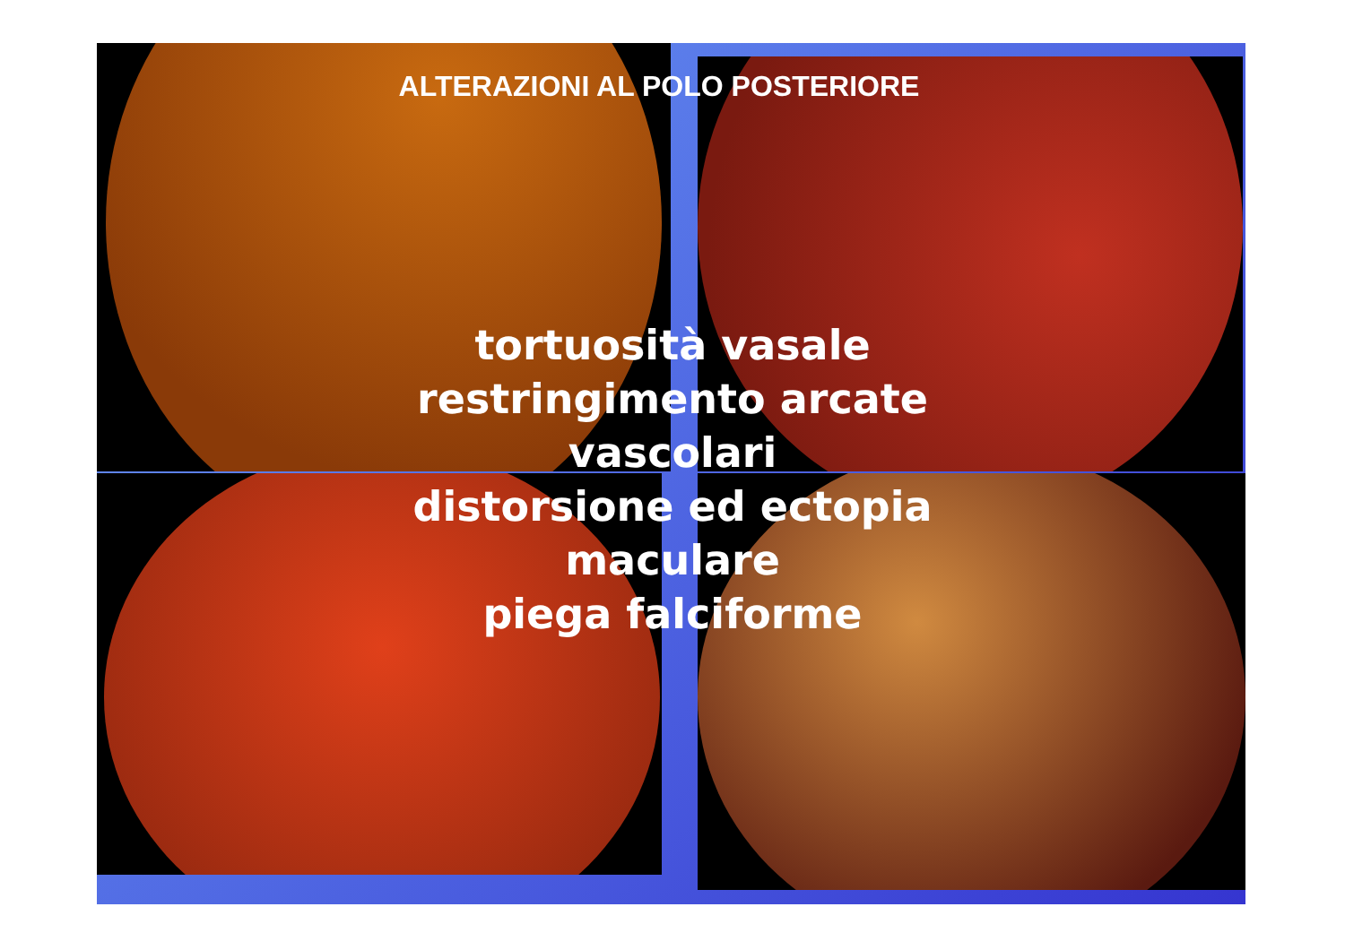ALTERAZIONI AL POLO POSTERIORE
tortuosità vasale
restringimento arcate
vascolari
distorsione ed ectopia
maculare
piega falciforme